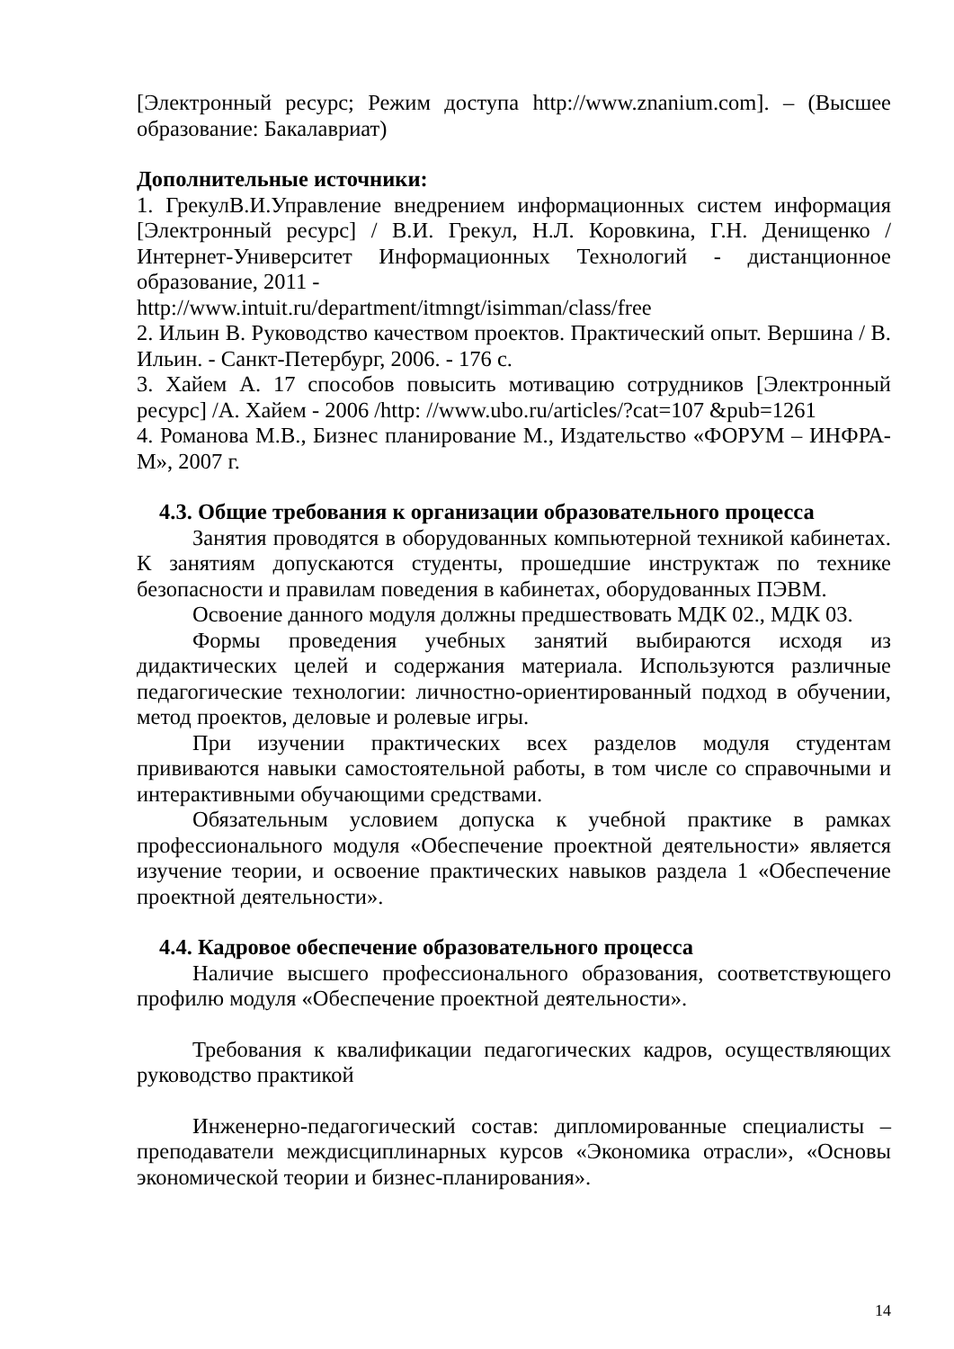[Электронный ресурс; Режим доступа http://www.znanium.com]. – (Высшее образование: Бакалавриат)
Дополнительные источники:
1. ГрекулВ.И.Управление внедрением информационных систем информация [Электронный ресурс] / В.И. Грекул, Н.Л. Коровкина, Г.Н. Денищенко /Интернет-Университет Информационных Технологий - дистанционное образование, 2011 -
http://www.intuit.ru/department/itmngt/isimman/class/free
2. Ильин В. Руководство качеством проектов. Практический опыт. Вершина / В. Ильин. - Санкт-Петербург, 2006. - 176 с.
3. Хайем А. 17 способов повысить мотивацию сотрудников [Электронный ресурс] /А. Хайем - 2006 /http: //www.ubo.ru/articles/?cat=107 &pub=1261
4. Романова М.В., Бизнес планирование М., Издательство «ФОРУМ – ИНФРА-М», 2007 г.
4.3. Общие требования к организации образовательного процесса
Занятия проводятся в оборудованных компьютерной техникой кабинетах. К занятиям допускаются студенты, прошедшие инструктаж по технике безопасности и правилам поведения в кабинетах, оборудованных ПЭВМ.
Освоение данного модуля должны предшествовать МДК 02., МДК 03.
Формы проведения учебных занятий выбираются исходя из дидактических целей и содержания материала. Используются различные педагогические технологии: личностно-ориентированный подход в обучении, метод проектов, деловые и ролевые игры.
При изучении практических всех разделов модуля студентам прививаются навыки самостоятельной работы, в том числе со справочными и интерактивными обучающими средствами.
Обязательным условием допуска к учебной практике в рамках профессионального модуля «Обеспечение проектной деятельности» является изучение теории, и освоение практических навыков раздела 1 «Обеспечение проектной деятельности».
4.4. Кадровое обеспечение образовательного процесса
Наличие высшего профессионального образования, соответствующего профилю модуля «Обеспечение проектной деятельности».
Требования к квалификации педагогических кадров, осуществляющих руководство практикой
Инженерно-педагогический состав: дипломированные специалисты – преподаватели междисциплинарных курсов «Экономика отрасли», «Основы экономической теории и бизнес-планирования».
14